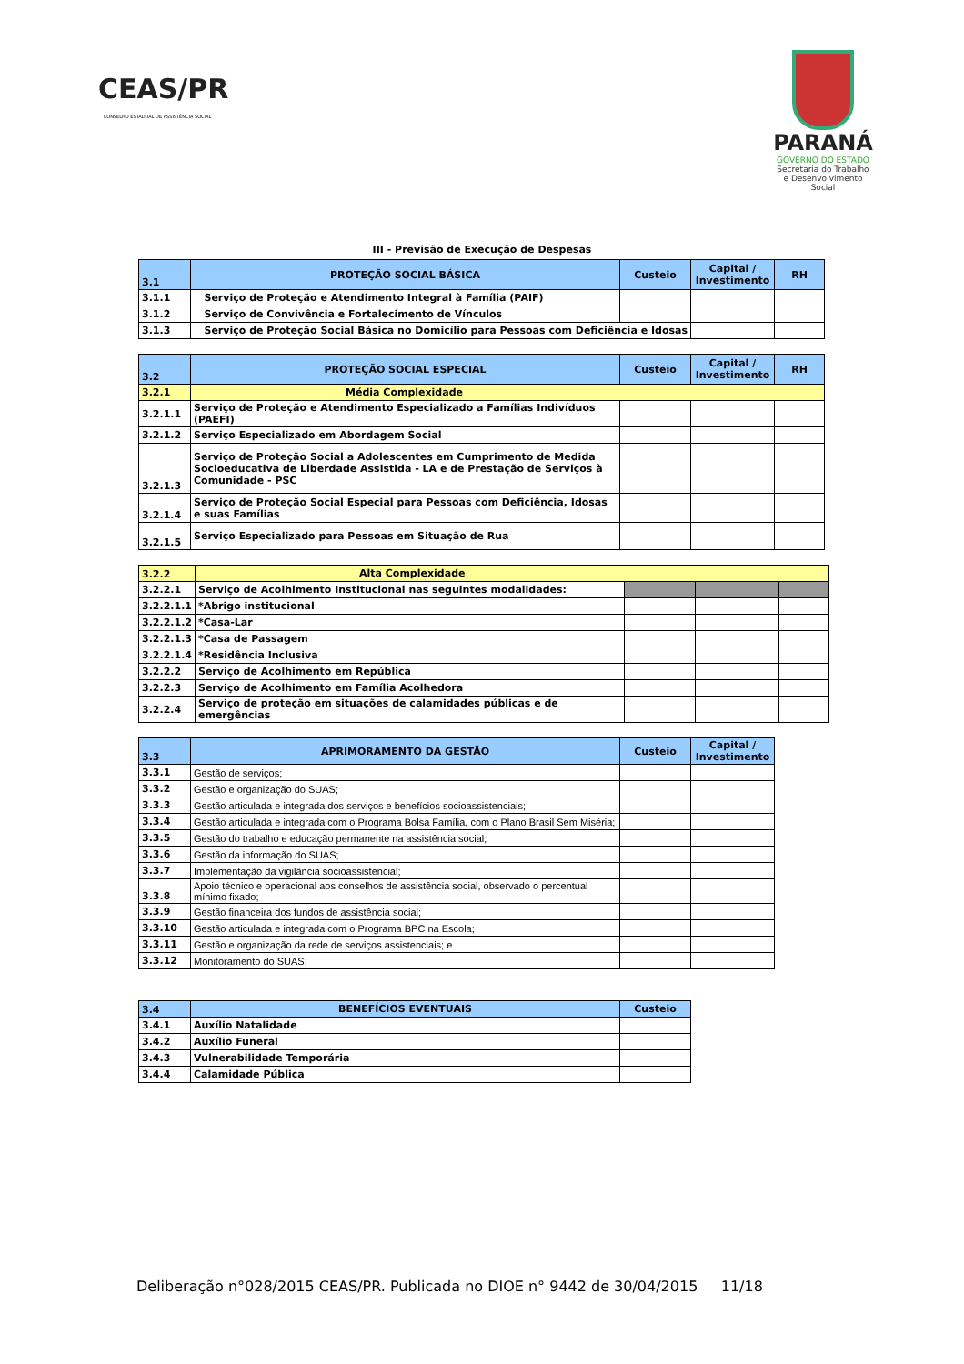CEAS/PR
CONSELHO ESTADUAL DE ASSISTÊNCIA SOCIAL
PARANÁ
GOVERNO DO ESTADO
Secretaria do Trabalho
e Desenvolvimento Social
III - Previsão de Execução de Despesas
| 3.1 | PROTEÇÃO SOCIAL BÁSICA | Custeio | Capital / Investimento | RH |
| --- | --- | --- | --- | --- |
| 3.1.1 | Serviço de Proteção e Atendimento Integral à Família (PAIF) | | | |
| 3.1.2 | Serviço de Convivência e Fortalecimento de Vínculos | | | |
| 3.1.3 | Serviço de Proteção Social Básica no Domicílio para Pessoas com Deficiência e Idosas | | | |
| 3.2 | PROTEÇÃO SOCIAL ESPECIAL | Custeio | Capital / Investimento | RH |
| --- | --- | --- | --- | --- |
| 3.2.1 | Média Complexidade | | | |
| 3.2.1.1 | Serviço de Proteção e Atendimento Especializado a Famílias Indivíduos (PAEFI) | | | |
| 3.2.1.2 | Serviço Especializado em Abordagem Social | | | |
| 3.2.1.3 | Serviço de Proteção Social a Adolescentes em Cumprimento de Medida Socioeducativa de Liberdade Assistida - LA e de Prestação de Serviços à Comunidade - PSC | | | |
| 3.2.1.4 | Serviço de Proteção Social Especial para Pessoas com Deficiência, Idosas e suas Famílias | | | |
| 3.2.1.5 | Serviço Especializado para Pessoas em Situação de Rua | | | |
| 3.2.2 | Alta Complexidade | | | |
| 3.2.2.1 | Serviço de Acolhimento Institucional nas seguintes modalidades: | | | |
| 3.2.2.1.1 | *Abrigo institucional | | | |
| 3.2.2.1.2 | *Casa-Lar | | | |
| 3.2.2.1.3 | *Casa de Passagem | | | |
| 3.2.2.1.4 | *Residência Inclusiva | | | |
| 3.2.2.2 | Serviço de Acolhimento em República | | | |
| 3.2.2.3 | Serviço de Acolhimento em Família Acolhedora | | | |
| 3.2.2.4 | Serviço de proteção em situações de calamidades públicas e de emergências | | | |
| 3.3 | APRIMORAMENTO DA GESTÃO | Custeio | Capital / Investimento |
| --- | --- | --- | --- |
| 3.3.1 | Gestão de serviços; | | |
| 3.3.2 | Gestão e organização do SUAS; | | |
| 3.3.3 | Gestão articulada e integrada dos serviços e benefícios socioassistenciais; | | |
| 3.3.4 | Gestão articulada e integrada com o Programa Bolsa Família, com o Plano Brasil Sem Miséria; | | |
| 3.3.5 | Gestão do trabalho e educação permanente na assistência social; | | |
| 3.3.6 | Gestão da informação do SUAS; | | |
| 3.3.7 | Implementação da vigilância socioassistencial; | | |
| 3.3.8 | Apoio técnico e operacional aos conselhos de assistência social, observado o percentual mínimo fixado; | | |
| 3.3.9 | Gestão financeira dos fundos de assistência social; | | |
| 3.3.10 | Gestão articulada e integrada com o Programa BPC na Escola; | | |
| 3.3.11 | Gestão e organização da rede de serviços assistenciais; e | | |
| 3.3.12 | Monitoramento do SUAS; | | |
| 3.4 | BENEFÍCIOS EVENTUAIS | Custeio |
| --- | --- | --- |
| 3.4.1 | Auxílio Natalidade | |
| 3.4.2 | Auxílio Funeral | |
| 3.4.3 | Vulnerabilidade Temporária | |
| 3.4.4 | Calamidade Pública | |
Deliberação n°028/2015 CEAS/PR. Publicada no DIOE n° 9442 de 30/04/2015 11/18